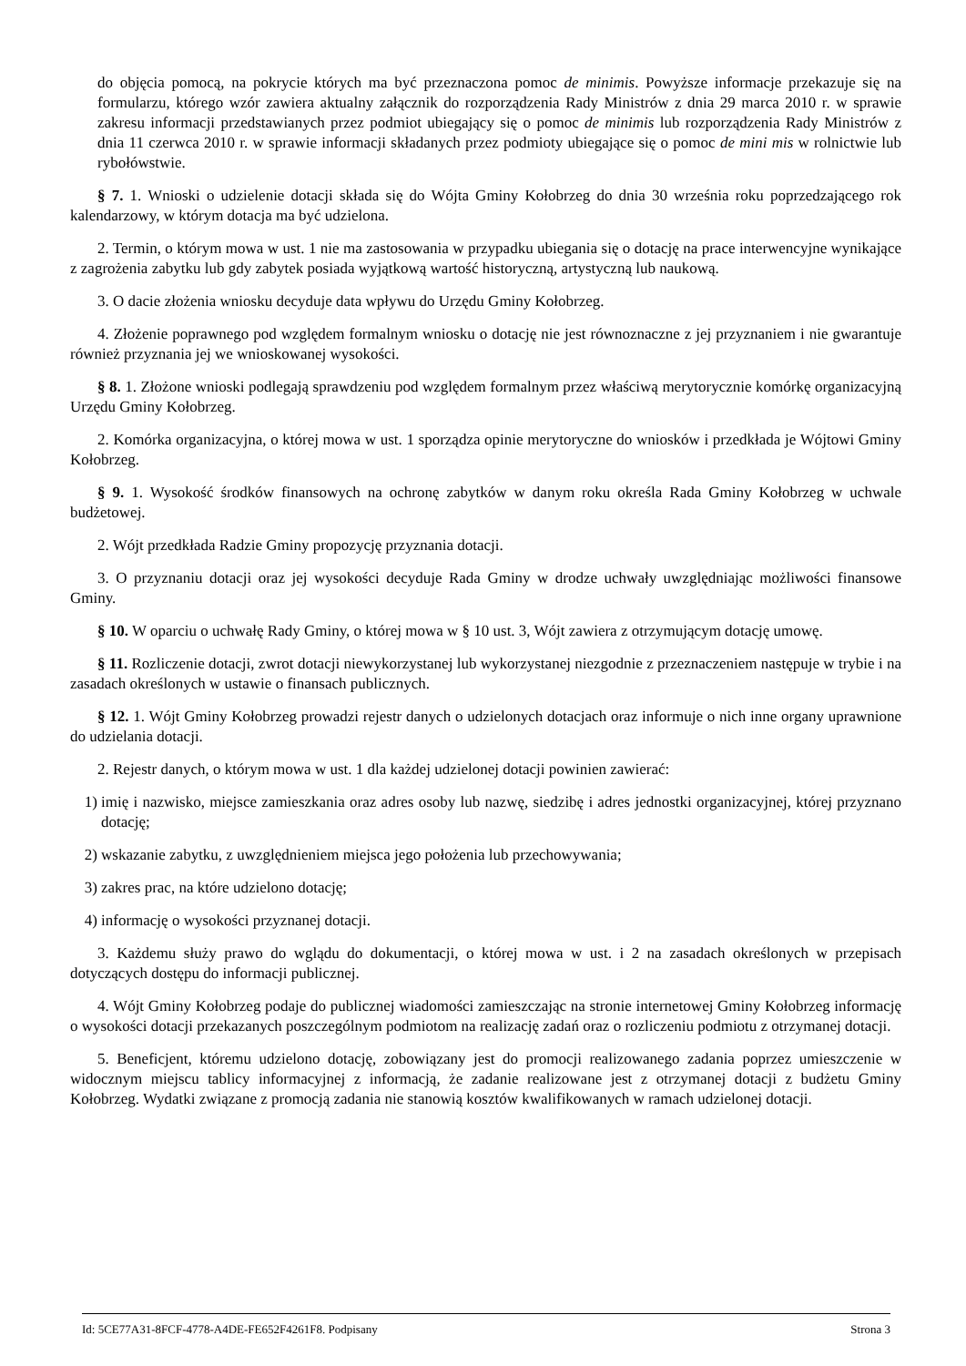do objęcia pomocą, na pokrycie których ma być przeznaczona pomoc de minimis. Powyższe informacje przekazuje się na formularzu, którego wzór zawiera aktualny załącznik do rozporządzenia Rady Ministrów z dnia 29 marca 2010 r. w sprawie zakresu informacji przedstawianych przez podmiot ubiegający się o pomoc de minimis lub rozporządzenia Rady Ministrów z dnia 11 czerwca 2010 r. w sprawie informacji składanych przez podmioty ubiegające się o pomoc de mini mis w rolnictwie lub rybołówstwie.
§ 7. 1. Wnioski o udzielenie dotacji składa się do Wójta Gminy Kołobrzeg do dnia 30 września roku poprzedzającego rok kalendarzowy, w którym dotacja ma być udzielona.
2. Termin, o którym mowa w ust. 1 nie ma zastosowania w przypadku ubiegania się o dotację na prace interwencyjne wynikające z zagrożenia zabytku lub gdy zabytek posiada wyjątkową wartość historyczną, artystyczną lub naukową.
3. O dacie złożenia wniosku decyduje data wpływu do Urzędu Gminy Kołobrzeg.
4. Złożenie poprawnego pod względem formalnym wniosku o dotację nie jest równoznaczne z jej przyznaniem i nie gwarantuje również przyznania jej we wnioskowanej wysokości.
§ 8. 1. Złożone wnioski podlegają sprawdzeniu pod względem formalnym przez właściwą merytorycznie komórkę organizacyjną Urzędu Gminy Kołobrzeg.
2. Komórka organizacyjna, o której mowa w ust. 1 sporządza opinie merytoryczne do wniosków i przedkłada je Wójtowi Gminy Kołobrzeg.
§ 9. 1. Wysokość środków finansowych na ochronę zabytków w danym roku określa Rada Gminy Kołobrzeg w uchwale budżetowej.
2. Wójt przedkłada Radzie Gminy propozycję przyznania dotacji.
3. O przyznaniu dotacji oraz jej wysokości decyduje Rada Gminy w drodze uchwały uwzględniając możliwości finansowe Gminy.
§ 10. W oparciu o uchwałę Rady Gminy, o której mowa w § 10 ust. 3, Wójt zawiera z otrzymującym dotację umowę.
§ 11. Rozliczenie dotacji, zwrot dotacji niewykorzystanej lub wykorzystanej niezgodnie z przeznaczeniem następuje w trybie i na zasadach określonych w ustawie o finansach publicznych.
§ 12. 1. Wójt Gminy Kołobrzeg prowadzi rejestr danych o udzielonych dotacjach oraz informuje o nich inne organy uprawnione do udzielania dotacji.
2. Rejestr danych, o którym mowa w ust. 1 dla każdej udzielonej dotacji powinien zawierać:
1) imię i nazwisko, miejsce zamieszkania oraz adres osoby lub nazwę, siedzibę i adres jednostki organizacyjnej, której przyznano dotację;
2) wskazanie zabytku, z uwzględnieniem miejsca jego położenia lub przechowywania;
3) zakres prac, na które udzielono dotację;
4) informację o wysokości przyznanej dotacji.
3. Każdemu służy prawo do wglądu do dokumentacji, o której mowa w ust. i 2 na zasadach określonych w przepisach dotyczących dostępu do informacji publicznej.
4. Wójt Gminy Kołobrzeg podaje do publicznej wiadomości zamieszczając na stronie internetowej Gminy Kołobrzeg informację o wysokości dotacji przekazanych poszczególnym podmiotom na realizację zadań oraz o rozliczeniu podmiotu z otrzymanej dotacji.
5. Beneficjent, któremu udzielono dotację, zobowiązany jest do promocji realizowanego zadania poprzez umieszczenie w widocznym miejscu tablicy informacyjnej z informacją, że zadanie realizowane jest z otrzymanej dotacji z budżetu Gminy Kołobrzeg. Wydatki związane z promocją zadania nie stanowią kosztów kwalifikowanych w ramach udzielonej dotacji.
Id: 5CE77A31-8FCF-4778-A4DE-FE652F4261F8. Podpisany Strona 3